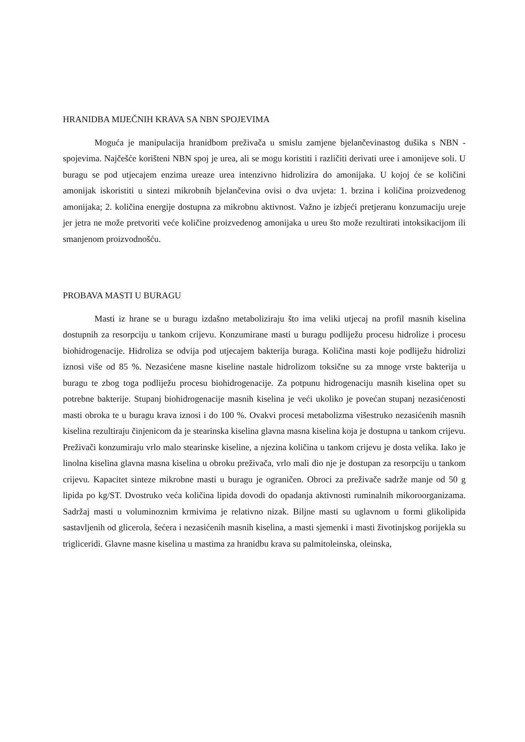HRANIDBA MIJEČNIH KRAVA SA NBN SPOJEVIMA
Moguća je manipulacija hranidbom preživača u smislu zamjene bjelančevinastog dušika s NBN - spojevima. Najčešće korišteni NBN spoj je urea, ali se mogu koristiti i različiti derivati uree i amonijeve soli. U buragu se pod utjecajem enzima ureaze urea intenzivno hidrolizira do amonijaka. U kojoj će se količini amonijak iskoristiti u sintezi mikrobnih bjelančevina ovisi o dva uvjeta: 1. brzina i količina proizvedenog amonijaka; 2. količina energije dostupna za mikrobnu aktivnost. Važno je izbjeći pretjeranu konzumaciju ureje jer jetra ne može pretvoriti veće količine proizvedenog amonijaka u ureu što može rezultirati intoksikacijom ili smanjenom proizvodnošću.
PROBAVA MASTI U BURAGU
Masti iz hrane se u buragu izdašno metaboliziraju što ima veliki utjecaj na profil masnih kiselina dostupnih za resorpciju u tankom crijevu. Konzumirane masti u buragu podliježu procesu hidrolize i procesu biohidrogenacije. Hidroliza se odvija pod utjecajem bakterija buraga. Količina masti koje podliježu hidrolizi iznosi više od 85 %. Nezasićene masne kiseline nastale hidrolizom toksične su za mnoge vrste bakterija u buragu te zbog toga podliježu procesu biohidrogenacije. Za potpunu hidrogenaciju masnih kiselina opet su potrebne bakterije. Stupanj biohidrogenacije masnih kiselina je veći ukoliko je povećan stupanj nezasićenosti masti obroka te u buragu krava iznosi i do 100 %. Ovakvi procesi metabolizma višestruko nezasićenih masnih kiselina rezultiraju činjenicom da je stearinska kiselina glavna masna kiselina koja je dostupna u tankom crijevu. Preživači konzumiraju vrlo malo stearinske kiseline, a njezina količina u tankom crijevu je dosta velika. Iako je linolna kiselina glavna masna kiselina u obroku preživača, vrlo mali dio nje je dostupan za resorpciju u tankom crijevu. Kapacitet sinteze mikrobne masti u buragu je ograničen. Obroci za preživače sadrže manje od 50 g lipida po kg/ST. Dvostruko veća količina lipida dovodi do opadanja aktivnosti ruminalnih mikoroorganizama. Sadržaj masti u voluminoznim krmivima je relativno nizak. Biljne masti su uglavnom u formi glikolipida sastavljenih od glicerola, šećera i nezasićenih masnih kiselina, a masti sjemenki i masti životinjskog porijekla su trigliceridi. Glavne masne kiselina u mastima za hranidbu krava su palmitoleinska, oleinska,